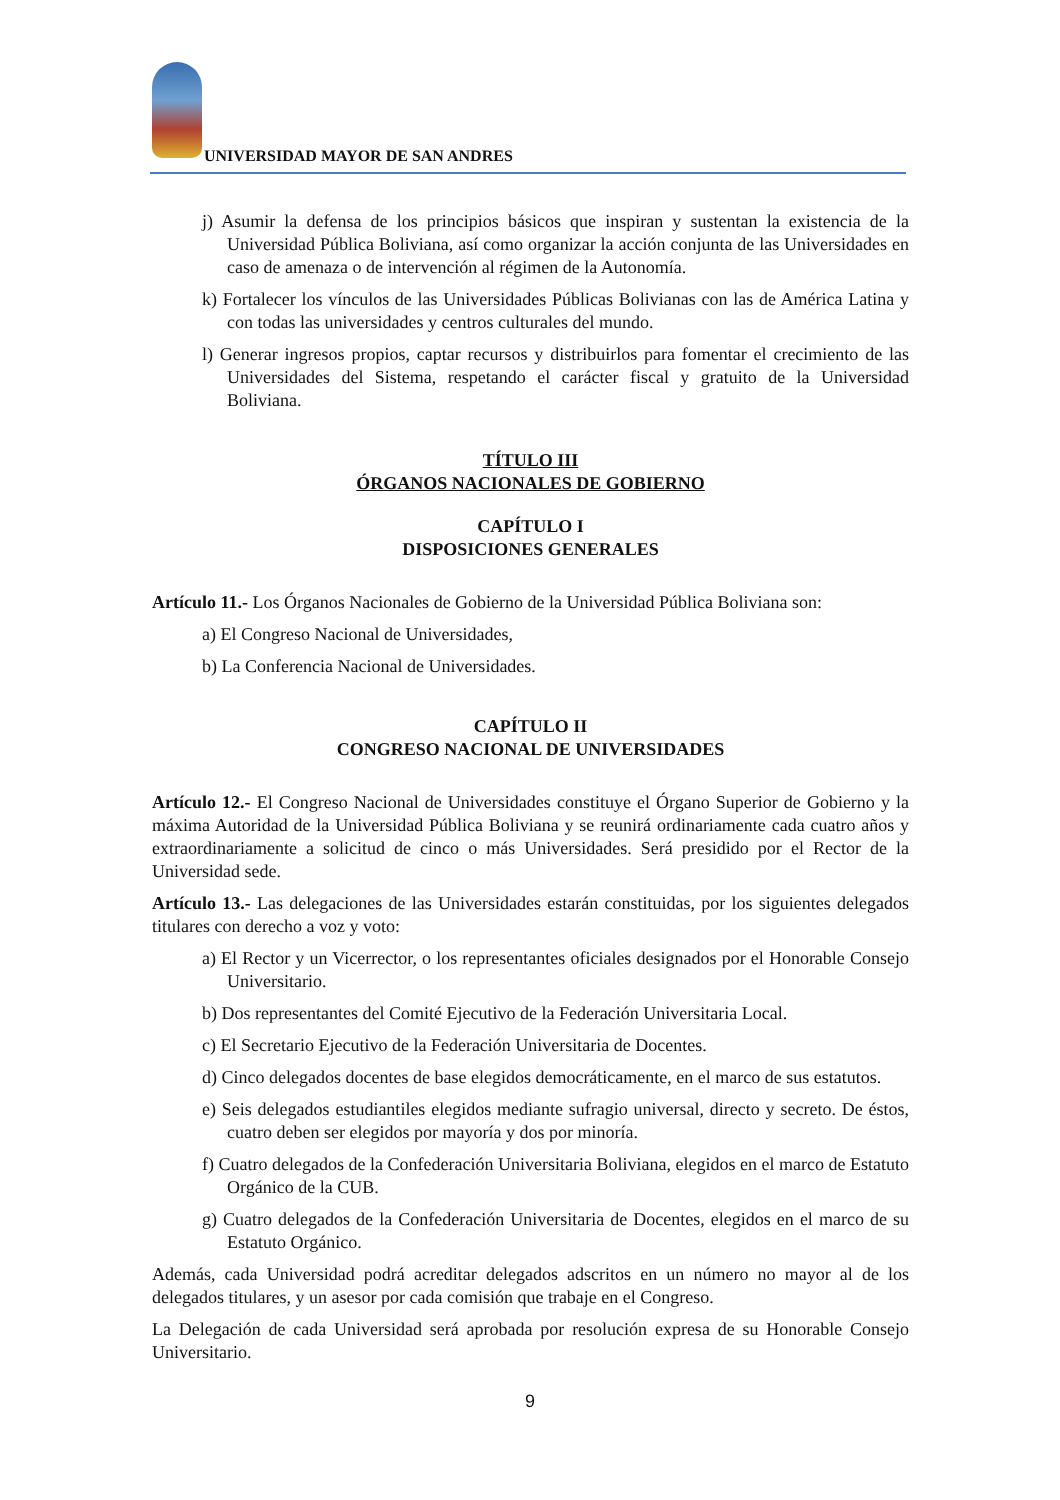UNIVERSIDAD MAYOR DE SAN ANDRES
j) Asumir la defensa de los principios básicos que inspiran y sustentan la existencia de la Universidad Pública Boliviana, así como organizar la acción conjunta de las Universidades en caso de amenaza o de intervención al régimen de la Autonomía.
k) Fortalecer los vínculos de las Universidades Públicas Bolivianas con las de América Latina y con todas las universidades y centros culturales del mundo.
l) Generar ingresos propios, captar recursos y distribuirlos para fomentar el crecimiento de las Universidades del Sistema, respetando el carácter fiscal y gratuito de la Universidad Boliviana.
TÍTULO III
ÓRGANOS NACIONALES DE GOBIERNO
CAPÍTULO I
DISPOSICIONES GENERALES
Artículo 11.- Los Órganos Nacionales de Gobierno de la Universidad Pública Boliviana son:
a) El Congreso Nacional de Universidades,
b) La Conferencia Nacional de Universidades.
CAPÍTULO II
CONGRESO NACIONAL DE UNIVERSIDADES
Artículo 12.- El Congreso Nacional de Universidades constituye el Órgano Superior de Gobierno y la máxima Autoridad de la Universidad Pública Boliviana y se reunirá ordinariamente cada cuatro años y extraordinariamente a solicitud de cinco o más Universidades. Será presidido por el Rector de la Universidad sede.
Artículo 13.- Las delegaciones de las Universidades estarán constituidas, por los siguientes delegados titulares con derecho a voz y voto:
a) El Rector y un Vicerrector, o los representantes oficiales designados por el Honorable Consejo Universitario.
b) Dos representantes del Comité Ejecutivo de la Federación Universitaria Local.
c) El Secretario Ejecutivo de la Federación Universitaria de Docentes.
d) Cinco delegados docentes de base elegidos democráticamente, en el marco de sus estatutos.
e) Seis delegados estudiantiles elegidos mediante sufragio universal, directo y secreto. De éstos, cuatro deben ser elegidos por mayoría y dos por minoría.
f) Cuatro delegados de la Confederación Universitaria Boliviana, elegidos en el marco de Estatuto Orgánico de la CUB.
g) Cuatro delegados de la Confederación Universitaria de Docentes, elegidos en el marco de su Estatuto Orgánico.
Además, cada Universidad podrá acreditar delegados adscritos en un número no mayor al de los delegados titulares, y un asesor por cada comisión que trabaje en el Congreso.
La Delegación de cada Universidad será aprobada por resolución expresa de su Honorable Consejo Universitario.
9